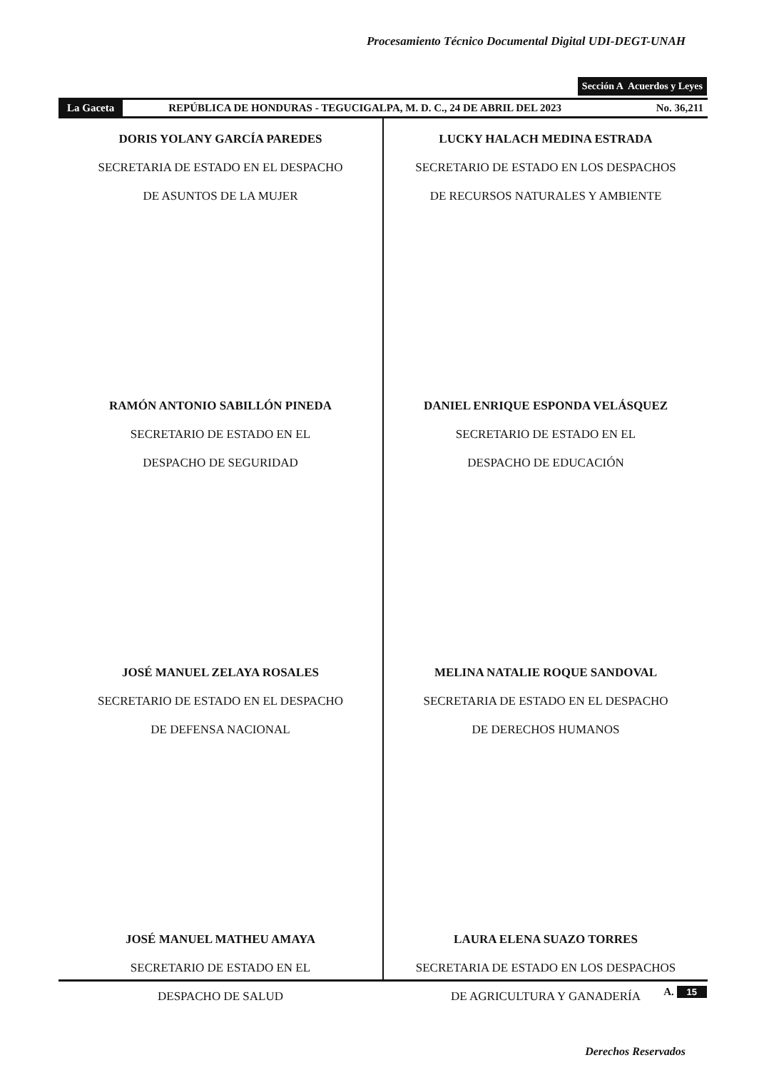Procesamiento Técnico Documental Digital UDI-DEGT-UNAH
Sección A Acuerdos y Leyes
La Gaceta REPÚBLICA DE HONDURAS - TEGUCIGALPA, M. D. C., 24 DE ABRIL DEL 2023 No. 36,211
DORIS YOLANY GARCÍA PAREDES
SECRETARIA DE ESTADO EN EL DESPACHO
DE ASUNTOS DE LA MUJER
RAMÓN ANTONIO SABILLÓN PINEDA
SECRETARIO DE ESTADO EN EL
DESPACHO DE SEGURIDAD
JOSÉ MANUEL ZELAYA ROSALES
SECRETARIO DE ESTADO EN EL DESPACHO
DE DEFENSA NACIONAL
JOSÉ MANUEL MATHEU AMAYA
SECRETARIO DE ESTADO EN EL
DESPACHO DE SALUD
LUCKY HALACH MEDINA ESTRADA
SECRETARIO DE ESTADO EN LOS DESPACHOS
DE RECURSOS NATURALES Y AMBIENTE
DANIEL ENRIQUE ESPONDA VELÁSQUEZ
SECRETARIO DE ESTADO EN EL
DESPACHO DE EDUCACIÓN
MELINA NATALIE ROQUE SANDOVAL
SECRETARIA DE ESTADO EN EL DESPACHO
DE DERECHOS HUMANOS
LAURA ELENA SUAZO TORRES
SECRETARIA DE ESTADO EN LOS DESPACHOS
DE AGRICULTURA Y GANADERÍA
A. 15
Derechos Reservados